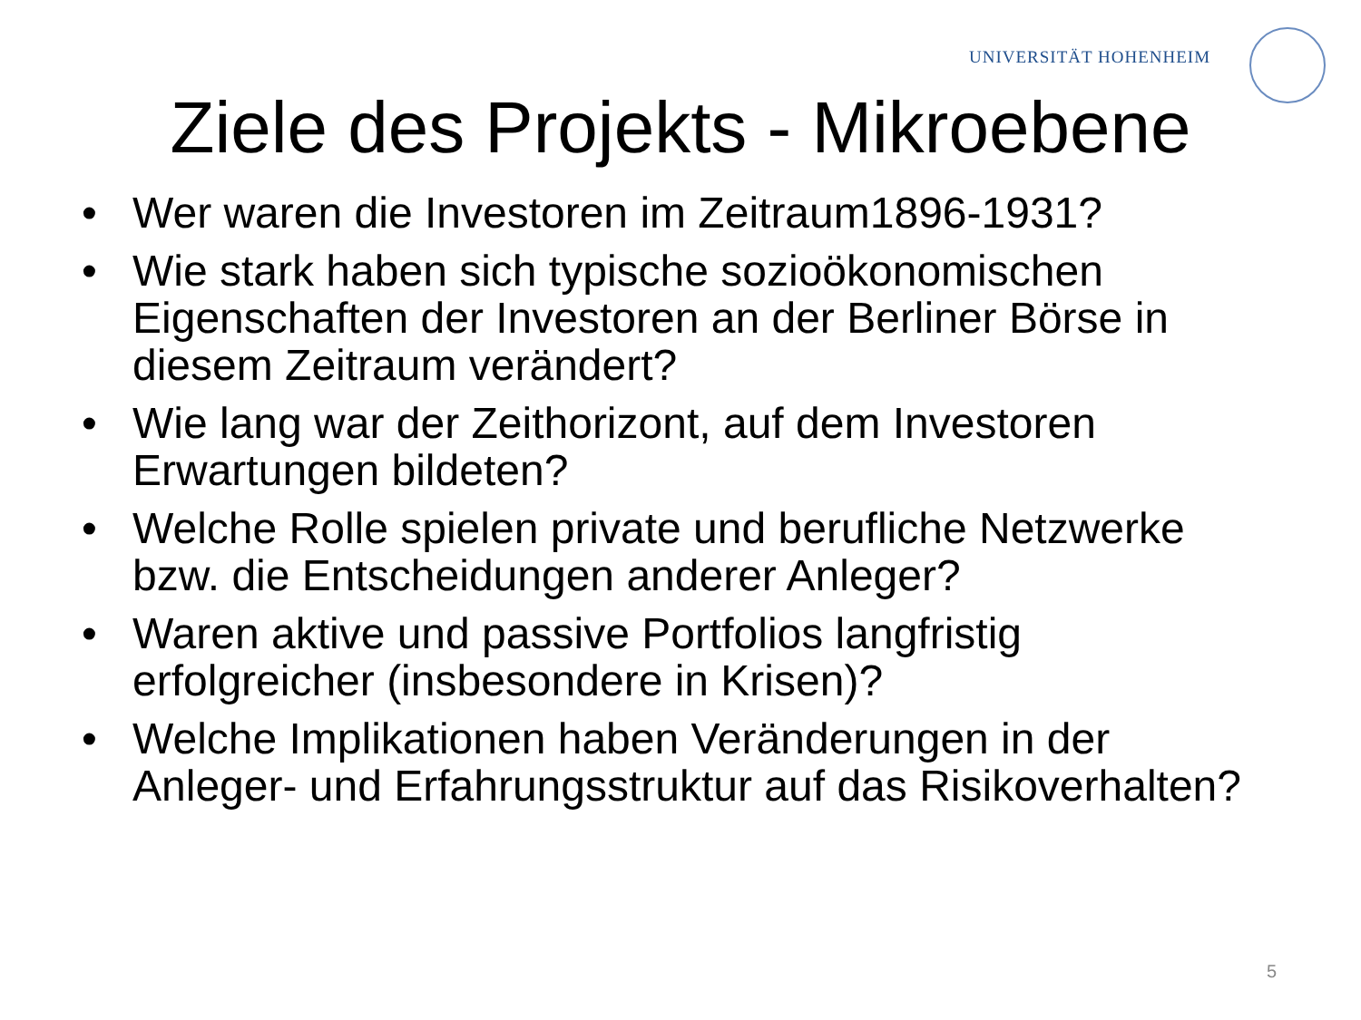UNIVERSITÄT HOHENHEIM
Ziele des Projekts - Mikroebene
• Wer waren die Investoren im Zeitraum1896-1931?
• Wie stark haben sich typische sozioökonomischen Eigenschaften der Investoren an der Berliner Börse in diesem Zeitraum verändert?
• Wie lang war der Zeithorizont, auf dem Investoren Erwartungen bildeten?
• Welche Rolle spielen private und berufliche Netzwerke bzw. die Entscheidungen anderer Anleger?
• Waren aktive und passive Portfolios langfristig erfolgreicher (insbesondere in Krisen)?
• Welche Implikationen haben Veränderungen in der Anleger- und Erfahrungsstruktur auf das Risikoverhalten?
5